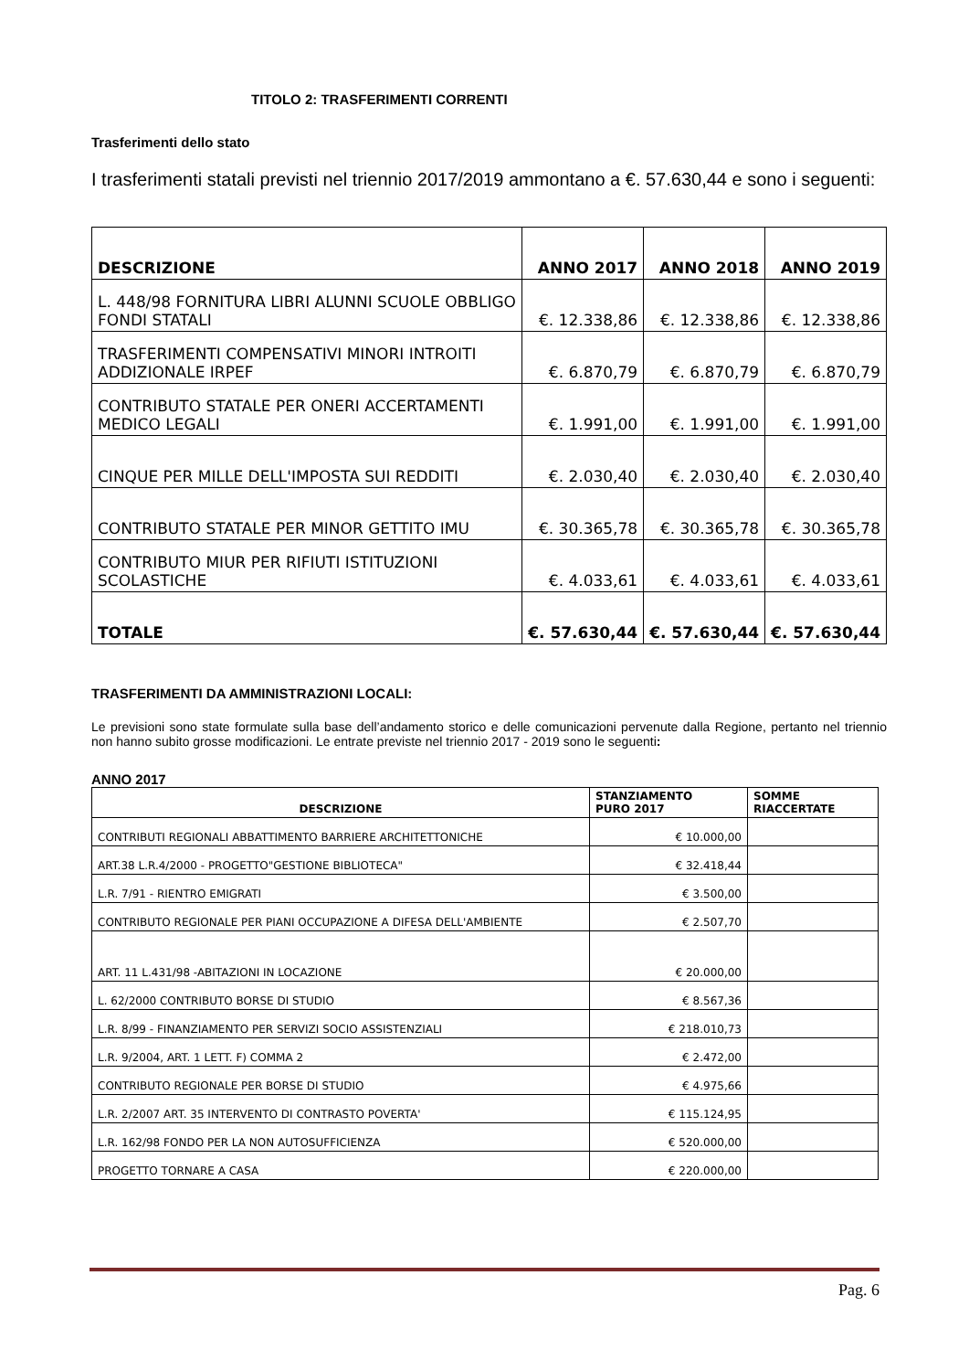TITOLO 2: TRASFERIMENTI CORRENTI
Trasferimenti dello stato
I trasferimenti statali previsti nel triennio 2017/2019 ammontano a €. 57.630,44 e sono i seguenti:
| DESCRIZIONE | ANNO 2017 | ANNO 2018 | ANNO 2019 |
| L. 448/98 FORNITURA LIBRI ALUNNI SCUOLE OBBLIGO FONDI STATALI | €. 12.338,86 | €. 12.338,86 | €. 12.338,86 |
| TRASFERIMENTI COMPENSATIVI MINORI INTROITI ADDIZIONALE IRPEF | €. 6.870,79 | €. 6.870,79 | €. 6.870,79 |
| CONTRIBUTO STATALE PER ONERI ACCERTAMENTI MEDICO LEGALI | €. 1.991,00 | €. 1.991,00 | €. 1.991,00 |
| CINQUE PER MILLE DELL'IMPOSTA SUI REDDITI | €. 2.030,40 | €. 2.030,40 | €. 2.030,40 |
| CONTRIBUTO STATALE PER MINOR GETTITO IMU | €. 30.365,78 | €. 30.365,78 | €. 30.365,78 |
| CONTRIBUTO MIUR PER RIFIUTI ISTITUZIONI SCOLASTICHE | €. 4.033,61 | €. 4.033,61 | €. 4.033,61 |
| TOTALE | €. 57.630,44 | €. 57.630,44 | €. 57.630,44 |
TRASFERIMENTI DA AMMINISTRAZIONI LOCALI:
Le previsioni sono state formulate sulla base dell’andamento storico e delle comunicazioni pervenute dalla Regione, pertanto nel triennio non hanno subito grosse modificazioni. Le entrate previste nel triennio 2017 - 2019 sono le seguenti:
ANNO 2017
| DESCRIZIONE | STANZIAMENTO PURO 2017 | SOMME RIACCERTATE |
| CONTRIBUTI REGIONALI ABBATTIMENTO BARRIERE ARCHITETTONICHE | € 10.000,00 | |
| ART.38 L.R.4/2000 - PROGETTO"GESTIONE BIBLIOTECA" | € 32.418,44 | |
| L.R. 7/91 - RIENTRO EMIGRATI | € 3.500,00 | |
| CONTRIBUTO REGIONALE PER PIANI OCCUPAZIONE A DIFESA DELL'AMBIENTE | € 2.507,70 | |
| ART. 11 L.431/98 -ABITAZIONI IN LOCAZIONE | € 20.000,00 | |
| L. 62/2000 CONTRIBUTO BORSE DI STUDIO | € 8.567,36 | |
| L.R. 8/99 - FINANZIAMENTO PER SERVIZI SOCIO ASSISTENZIALI | € 218.010,73 | |
| L.R. 9/2004, ART. 1 LETT. F) COMMA 2 | € 2.472,00 | |
| CONTRIBUTO REGIONALE PER BORSE DI STUDIO | € 4.975,66 | |
| L.R. 2/2007 ART. 35 INTERVENTO DI CONTRASTO POVERTA' | € 115.124,95 | |
| L.R. 162/98 FONDO PER LA NON AUTOSUFFICIENZA | € 520.000,00 | |
| PROGETTO TORNARE A CASA | € 220.000,00 | |
Pag. 6